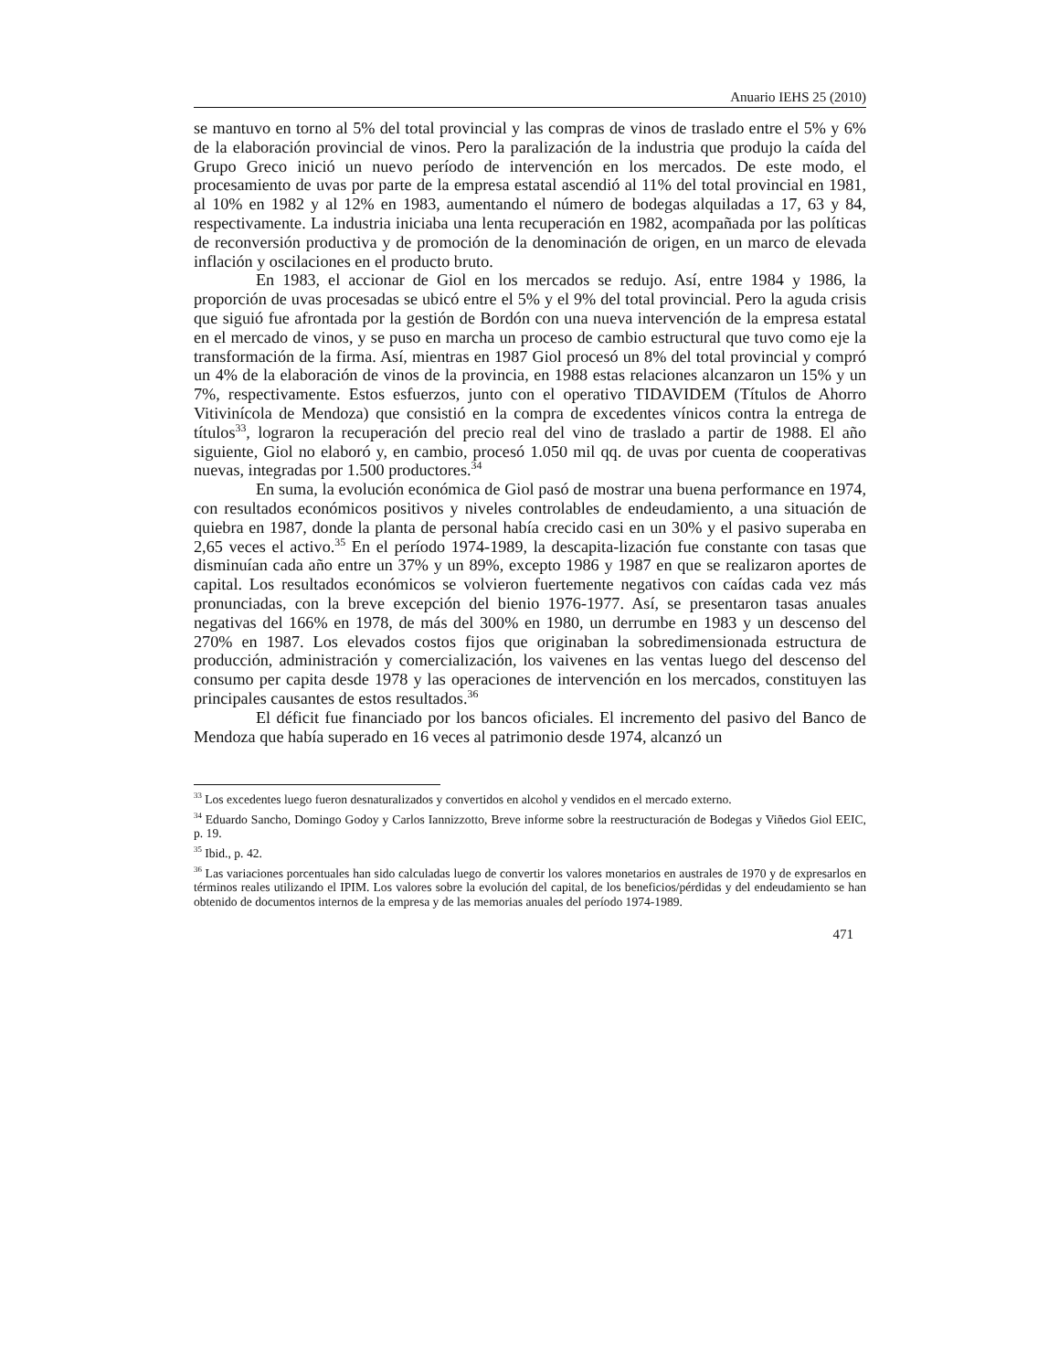Anuario IEHS 25 (2010)
se mantuvo en torno al 5% del total provincial y las compras de vinos de traslado entre el 5% y 6% de la elaboración provincial de vinos. Pero la paralización de la industria que produjo la caída del Grupo Greco inició un nuevo período de intervención en los mercados. De este modo, el procesamiento de uvas por parte de la empresa estatal ascendió al 11% del total provincial en 1981, al 10% en 1982 y al 12% en 1983, aumentando el número de bodegas alquiladas a 17, 63 y 84, respectivamente. La industria iniciaba una lenta recuperación en 1982, acompañada por las políticas de reconversión productiva y de promoción de la denominación de origen, en un marco de elevada inflación y oscilaciones en el producto bruto.
En 1983, el accionar de Giol en los mercados se redujo. Así, entre 1984 y 1986, la proporción de uvas procesadas se ubicó entre el 5% y el 9% del total provincial. Pero la aguda crisis que siguió fue afrontada por la gestión de Bordón con una nueva intervención de la empresa estatal en el mercado de vinos, y se puso en marcha un proceso de cambio estructural que tuvo como eje la transformación de la firma. Así, mientras en 1987 Giol procesó un 8% del total provincial y compró un 4% de la elaboración de vinos de la provincia, en 1988 estas relaciones alcanzaron un 15% y un 7%, respectivamente. Estos esfuerzos, junto con el operativo TIDAVIDEM (Títulos de Ahorro Vitivinícola de Mendoza) que consistió en la compra de excedentes vínicos contra la entrega de títulos<sup>33</sup>, lograron la recuperación del precio real del vino de traslado a partir de 1988. El año siguiente, Giol no elaboró y, en cambio, procesó 1.050 mil qq. de uvas por cuenta de cooperativas nuevas, integradas por 1.500 productores.<sup>34</sup>
En suma, la evolución económica de Giol pasó de mostrar una buena performance en 1974, con resultados económicos positivos y niveles controlables de endeudamiento, a una situación de quiebra en 1987, donde la planta de personal había crecido casi en un 30% y el pasivo superaba en 2,65 veces el activo.<sup>35</sup> En el período 1974-1989, la descapita-lización fue constante con tasas que disminuían cada año entre un 37% y un 89%, excepto 1986 y 1987 en que se realizaron aportes de capital. Los resultados económicos se volvieron fuertemente negativos con caídas cada vez más pronunciadas, con la breve excepción del bienio 1976-1977. Así, se presentaron tasas anuales negativas del 166% en 1978, de más del 300% en 1980, un derrumbe en 1983 y un descenso del 270% en 1987. Los elevados costos fijos que originaban la sobredimensionada estructura de producción, administración y comercialización, los vaivenes en las ventas luego del descenso del consumo per capita desde 1978 y las operaciones de intervención en los mercados, constituyen las principales causantes de estos resultados.<sup>36</sup>
El déficit fue financiado por los bancos oficiales. El incremento del pasivo del Banco de Mendoza que había superado en 16 veces al patrimonio desde 1974, alcanzó un
<sup>33</sup> Los excedentes luego fueron desnaturalizados y convertidos en alcohol y vendidos en el mercado externo.
<sup>34</sup> Eduardo Sancho, Domingo Godoy y Carlos Iannizzotto, Breve informe sobre la reestructuración de Bodegas y Viñedos Giol EEIC, p. 19.
<sup>35</sup> Ibid., p. 42.
<sup>36</sup> Las variaciones porcentuales han sido calculadas luego de convertir los valores monetarios en australes de 1970 y de expresarlos en términos reales utilizando el IPIM. Los valores sobre la evolución del capital, de los beneficios/pérdidas y del endeudamiento se han obtenido de documentos internos de la empresa y de las memorias anuales del período 1974-1989.
471